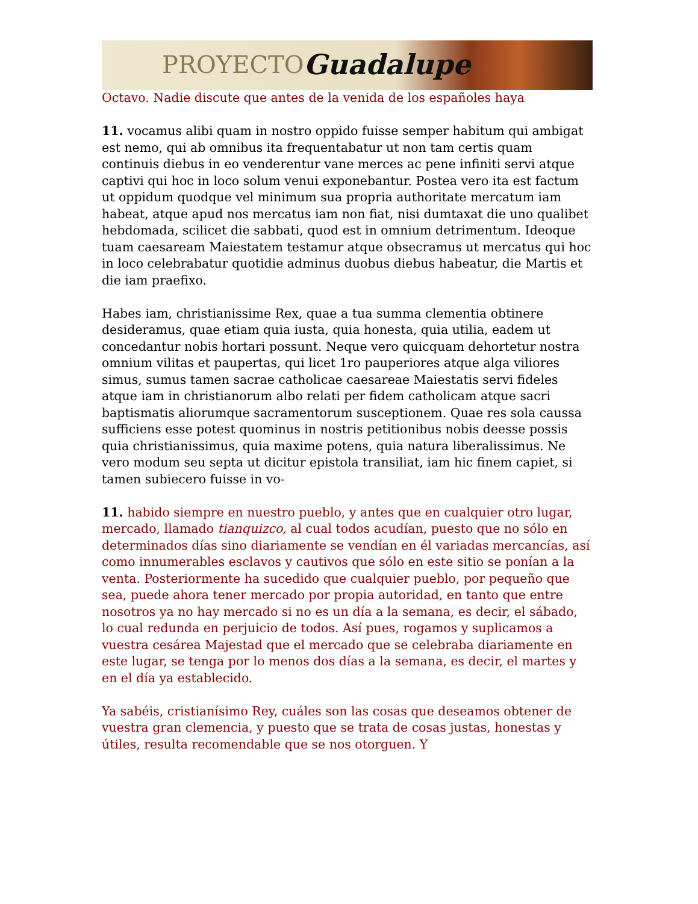PROYECTO Guadalupe
Octavo. Nadie discute que antes de la venida de los españoles haya
11. vocamus alibi quam in nostro oppido fuisse semper habitum qui ambigat est nemo, qui ab omnibus ita frequentabatur ut non tam certis quam continuis diebus in eo venderentur vane merces ac pene infiniti servi atque captivi qui hoc in loco solum venui exponebantur. Postea vero ita est factum ut oppidum quodque vel minimum sua propria authoritate mercatum iam habeat, atque apud nos mercatus iam non fiat, nisi dumtaxat die uno qualibet hebdomada, scilicet die sabbati, quod est in omnium detrimentum. Ideoque tuam caesaream Maiestatem testamur atque obsecramus ut mercatus qui hoc in loco celebrabatur quotidie adminus duobus diebus habeatur, die Martis et die iam praefixo.
Habes iam, christianissime Rex, quae a tua summa clementia obtinere desideramus, quae etiam quia iusta, quia honesta, quia utilia, eadem ut concedantur nobis hortari possunt. Neque vero quicquam dehortetur nostra omnium vilitas et paupertas, qui licet 1ro pauperiores atque alga viliores simus, sumus tamen sacrae catholicae caesareae Maiestatis servi fideles atque iam in christianorum albo relati per fidem catholicam atque sacri baptismatis aliorumque sacramentorum susceptionem. Quae res sola caussa sufficiens esse potest quominus in nostris petitionibus nobis deesse possis quia christianissimus, quia maxime potens, quia natura liberalissimus. Ne vero modum seu septa ut dicitur epistola transiliat, iam hic finem capiet, si tamen subiecero fuisse in vo-
11. habido siempre en nuestro pueblo, y antes que en cualquier otro lugar, mercado, llamado tianquizco, al cual todos acudían, puesto que no sólo en determinados días sino diariamente se vendían en él variadas mercancías, así como innumerables esclavos y cautivos que sólo en este sitio se ponían a la venta. Posteriormente ha sucedido que cualquier pueblo, por pequeño que sea, puede ahora tener mercado por propia autoridad, en tanto que entre nosotros ya no hay mercado si no es un día a la semana, es decir, el sábado, lo cual redunda en perjuicio de todos. Así pues, rogamos y suplicamos a vuestra cesárea Majestad que el mercado que se celebraba diariamente en este lugar, se tenga por lo menos dos días a la semana, es decir, el martes y en el día ya establecido.
Ya sabéis, cristianísimo Rey, cuáles son las cosas que deseamos obtener de vuestra gran clemencia, y puesto que se trata de cosas justas, honestas y útiles, resulta recomendable que se nos otorguen. Y